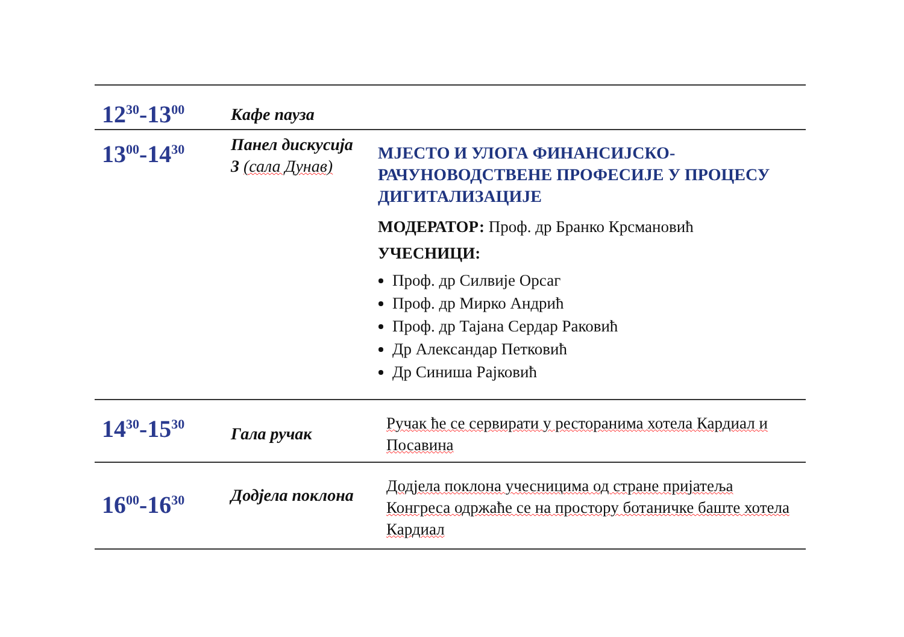| 12<sup>30</sup>-13<sup>00</sup> | Кафе пауза | |
| 13<sup>00</sup>-14<sup>30</sup> | Панел дискусија 3 (сала Дунав) | МЈЕСТО И УЛОГА ФИНАНСИЈСКО-РАЧУНОВОДСТВЕНЕ ПРОФЕСИЈЕ У ПРОЦЕСУ ДИГИТАЛИЗАЦИЈЕ МОДЕРАТОР: Проф. др Бранко Крсмановић УЧЕСНИЦИ: Проф. др Силвије Орсаг Проф. др Мирко Андрић Проф. др Тајана Сердар Раковић Др Александар Петковић Др Синиша Рајковић |
| 14<sup>30</sup>-15<sup>30</sup> | Гала ручак | Ручак ће се сервирати у ресторанима хотела Кардиал и Посавина |
| 16<sup>00</sup>-16<sup>30</sup> | Додјела поклона | Додјела поклона учесницима од стране пријатеља Конгреса одржаће се на простору ботаничке баште хотела Кардиал |